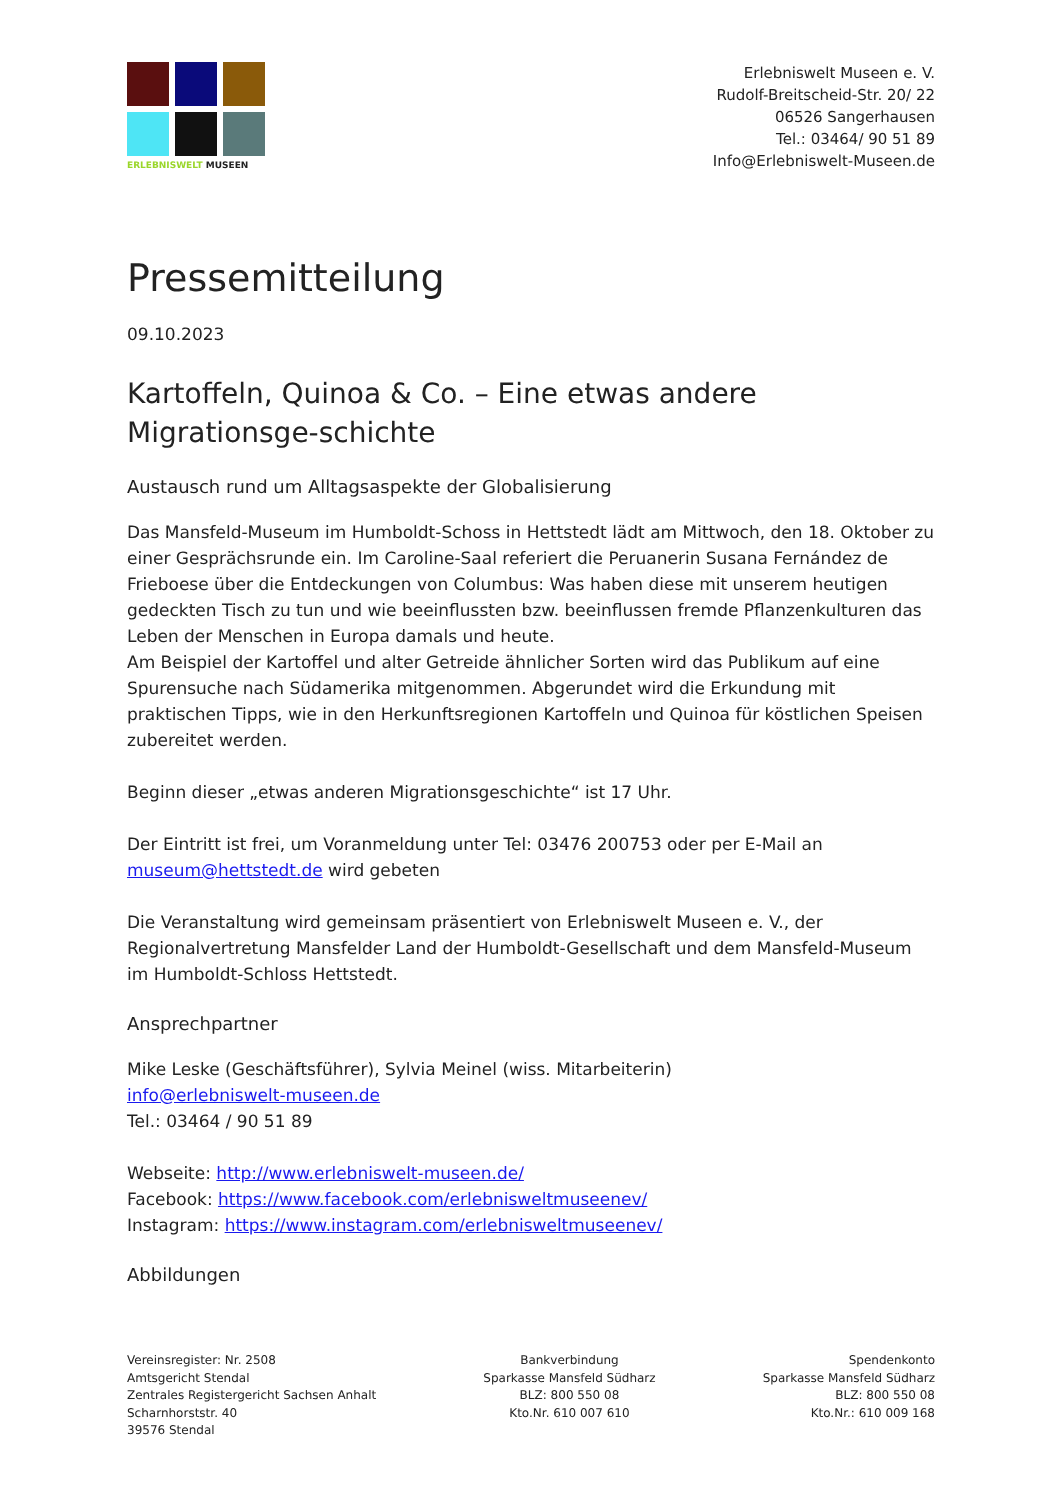ERLEBNISWELT MUSEEN
Erlebniswelt Museen e. V.
Rudolf-Breitscheid-Str. 20/ 22
06526 Sangerhausen
Tel.: 03464/ 90 51 89
Info@Erlebniswelt-Museen.de
Pressemitteilung
09.10.2023
Kartoffeln, Quinoa & Co. – Eine etwas andere Migrationsge-schichte
Austausch rund um Alltagsaspekte der Globalisierung
Das Mansfeld-Museum im Humboldt-Schoss in Hettstedt lädt am Mittwoch, den 18. Oktober zu einer Gesprächsrunde ein. Im Caroline-Saal referiert die Peruanerin Susana Fernández de Frieboese über die Entdeckungen von Columbus: Was haben diese mit unserem heutigen gedeckten Tisch zu tun und wie beeinflussten bzw. beeinflussen fremde Pflanzenkulturen das Leben der Menschen in Europa damals und heute.
Am Beispiel der Kartoffel und alter Getreide ähnlicher Sorten wird das Publikum auf eine Spurensuche nach Südamerika mitgenommen. Abgerundet wird die Erkundung mit praktischen Tipps, wie in den Herkunftsregionen Kartoffeln und Quinoa für köstlichen Speisen zubereitet werden.
Beginn dieser „etwas anderen Migrationsgeschichte“ ist 17 Uhr.
Der Eintritt ist frei, um Voranmeldung unter Tel: 03476 200753 oder per E-Mail an museum@hettstedt.de wird gebeten
Die Veranstaltung wird gemeinsam präsentiert von Erlebniswelt Museen e. V., der Regionalvertretung Mansfelder Land der Humboldt-Gesellschaft und dem Mansfeld-Museum im Humboldt-Schloss Hettstedt.
Ansprechpartner
Mike Leske (Geschäftsführer), Sylvia Meinel (wiss. Mitarbeiterin)
info@erlebniswelt-museen.de
Tel.: 03464 / 90 51 89
Webseite: http://www.erlebniswelt-museen.de/
Facebook: https://www.facebook.com/erlebnisweltmuseenev/
Instagram: https://www.instagram.com/erlebnisweltmuseenev/
Abbildungen
Vereinsregister: Nr. 2508
Amtsgericht Stendal
Zentrales Registergericht Sachsen Anhalt
Scharnhorststr. 40
39576 Stendal
Bankverbindung
Sparkasse Mansfeld Südharz
BLZ: 800 550 08
Kto.Nr. 610 007 610
Spendenkonto
Sparkasse Mansfeld Südharz
BLZ: 800 550 08
Kto.Nr.: 610 009 168